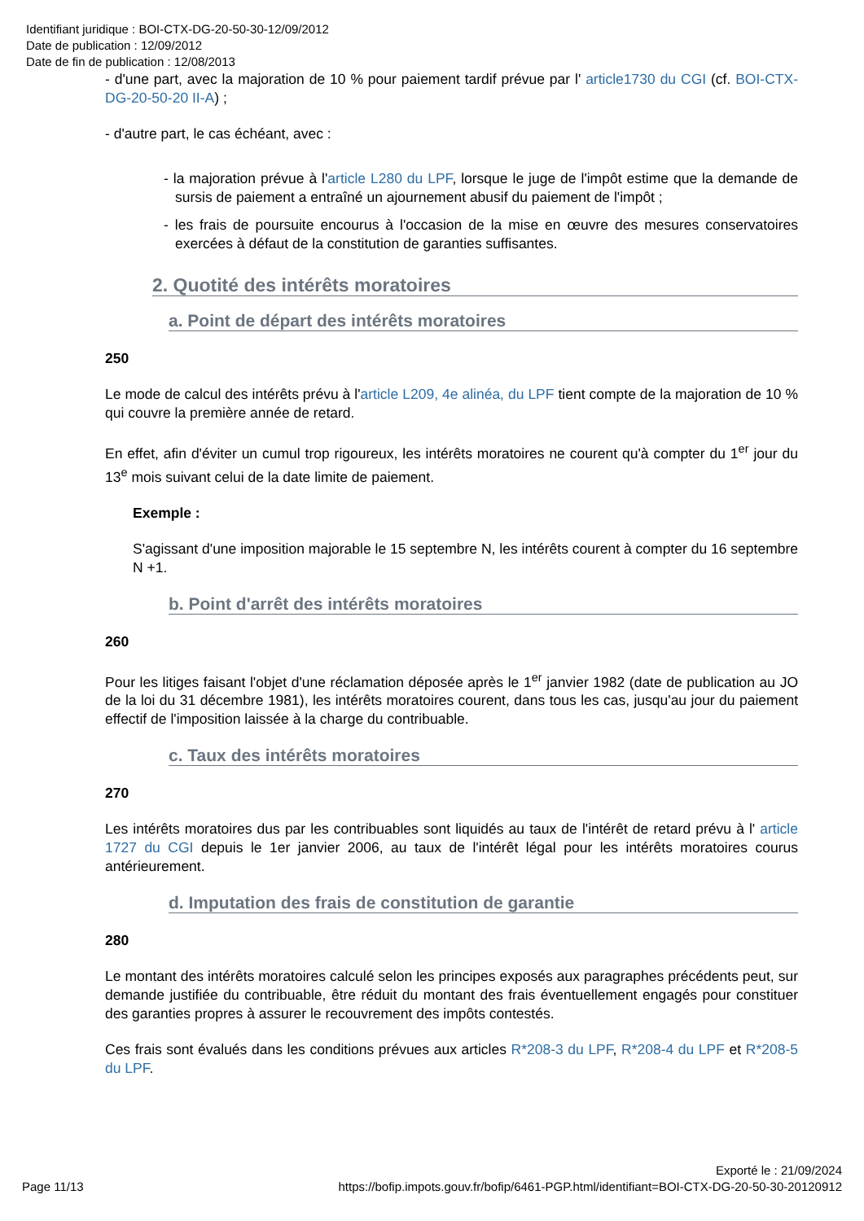Identifiant juridique : BOI-CTX-DG-20-50-30-12/09/2012
Date de publication : 12/09/2012
Date de fin de publication : 12/08/2013
- d'une part, avec la majoration de 10 % pour paiement tardif prévue par l' article1730 du CGI (cf. BOI-CTX-DG-20-50-20 II-A) ;
- d'autre part, le cas échéant, avec :
- la majoration prévue à l'article L280 du LPF, lorsque le juge de l'impôt estime que la demande de sursis de paiement a entraîné un ajournement abusif du paiement de l'impôt ;
- les frais de poursuite encourus à l'occasion de la mise en œuvre des mesures conservatoires exercées à défaut de la constitution de garanties suffisantes.
2. Quotité des intérêts moratoires
a. Point de départ des intérêts moratoires
250
Le mode de calcul des intérêts prévu à l'article L209, 4e alinéa, du LPF tient compte de la majoration de 10 % qui couvre la première année de retard.
En effet, afin d'éviter un cumul trop rigoureux, les intérêts moratoires ne courent qu'à compter du 1<sup>er</sup> jour du 13<sup>e</sup> mois suivant celui de la date limite de paiement.
Exemple :
S'agissant d'une imposition majorable le 15 septembre N, les intérêts courent à compter du 16 septembre N +1.
b. Point d'arrêt des intérêts moratoires
260
Pour les litiges faisant l'objet d'une réclamation déposée après le 1<sup>er</sup> janvier 1982 (date de publication au JO de la loi du 31 décembre 1981), les intérêts moratoires courent, dans tous les cas, jusqu'au jour du paiement effectif de l'imposition laissée à la charge du contribuable.
c. Taux des intérêts moratoires
270
Les intérêts moratoires dus par les contribuables sont liquidés au taux de l'intérêt de retard prévu à l' article 1727 du CGI depuis le 1er janvier 2006, au taux de l'intérêt légal pour les intérêts moratoires courus antérieurement.
d. Imputation des frais de constitution de garantie
280
Le montant des intérêts moratoires calculé selon les principes exposés aux paragraphes précédents peut, sur demande justifiée du contribuable, être réduit du montant des frais éventuellement engagés pour constituer des garanties propres à assurer le recouvrement des impôts contestés.
Ces frais sont évalués dans les conditions prévues aux articles R*208-3 du LPF, R*208-4 du LPF et R*208-5 du LPF.
Exporté le : 21/09/2024
Page 11/13 https://bofip.impots.gouv.fr/bofip/6461-PGP.html/identifiant=BOI-CTX-DG-20-50-30-20120912